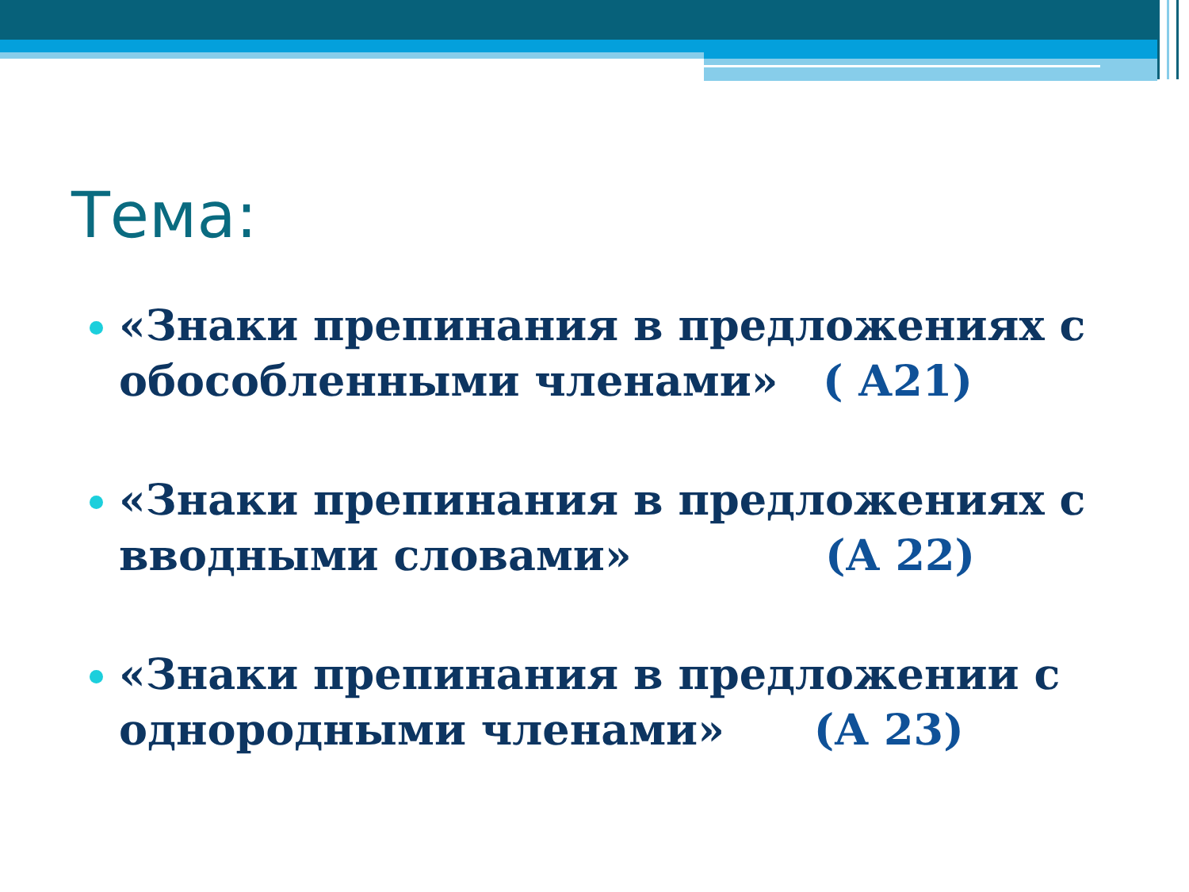Тема:
«Знаки препинания в предложениях с обособленными членами» ( А21)
«Знаки препинания в предложениях с вводными словами» (А 22)
«Знаки препинания в предложении с однородными членами» (А 23)